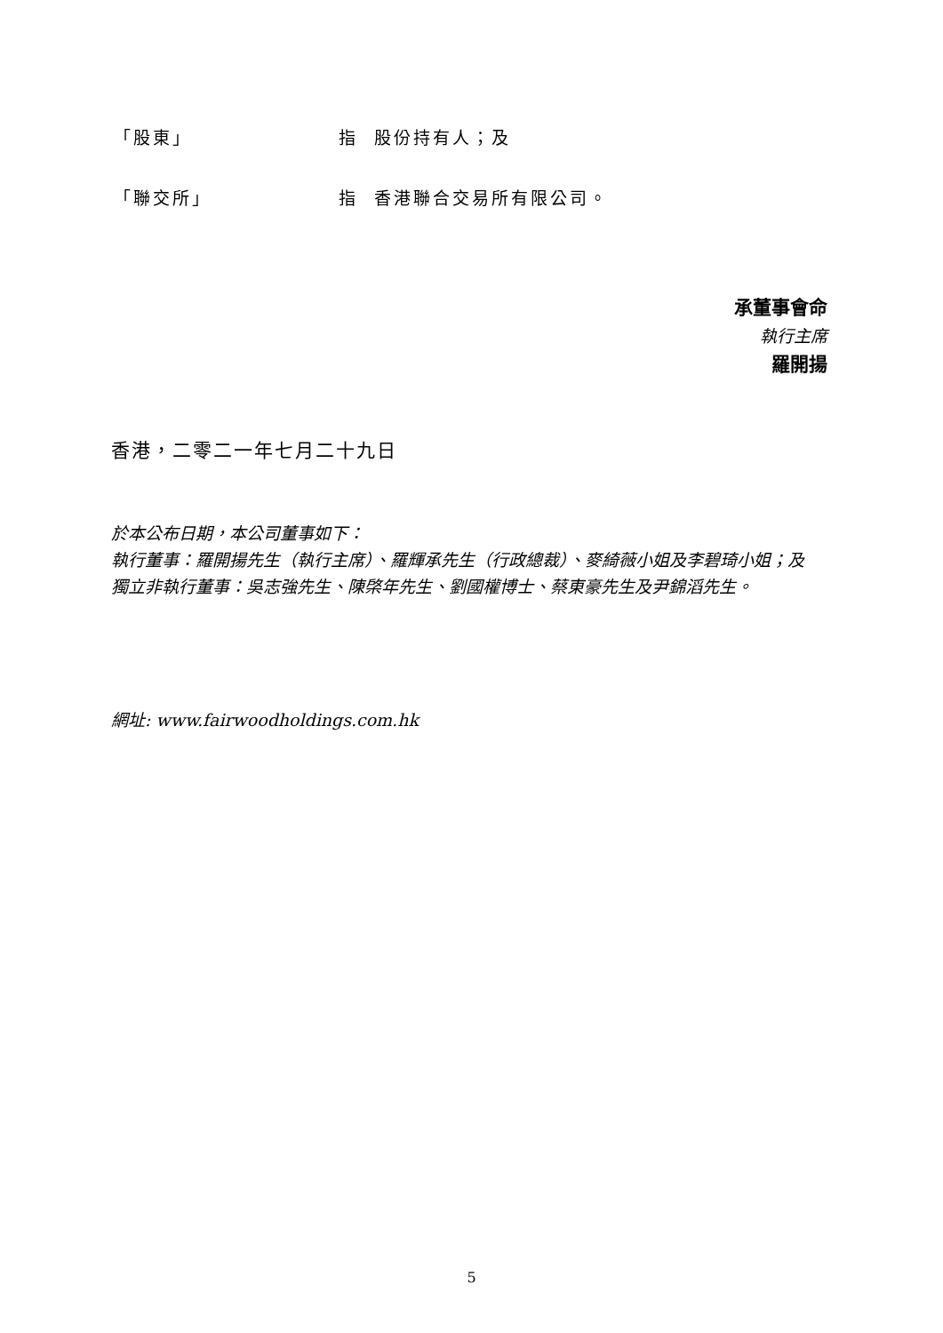「股東」 指 股份持有人；及
「聯交所」 指 香港聯合交易所有限公司。
承董事會命
執行主席
羅開揚
香港，二零二一年七月二十九日
於本公布日期，本公司董事如下：
執行董事：羅開揚先生（執行主席）、羅輝承先生（行政總裁）、麥綺薇小姐及李碧琦小姐；及
獨立非執行董事：吳志強先生、陳棨年先生、劉國權博士、蔡東豪先生及尹錦滔先生。
網址: www.fairwoodholdings.com.hk
5